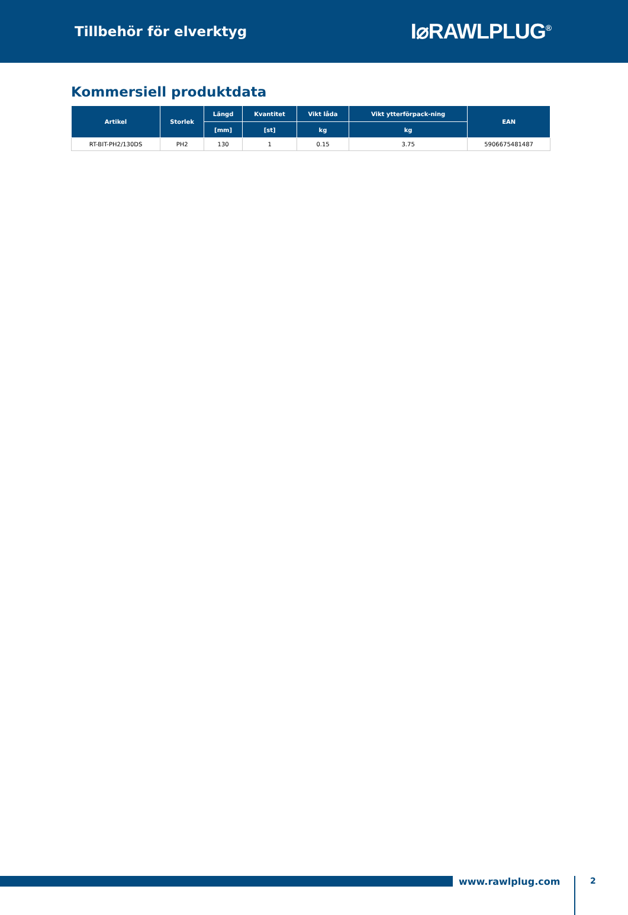Tillbehör för elverktyg
I⌀RAWLPLUG<sup>®</sup>
Kommersiell produktdata
| Artikel | Storlek | Längd | Kvantitet | Vikt låda | Vikt ytterförpack-ning | EAN |
| --- | --- | --- | --- | --- | --- | --- |
| | | [mm] | [st] | kg | kg | |
| RT-BIT-PH2/130DS | PH2 | 130 | 1 | 0.15 | 3.75 | 5906675481487 |
www.rawlplug.com
2